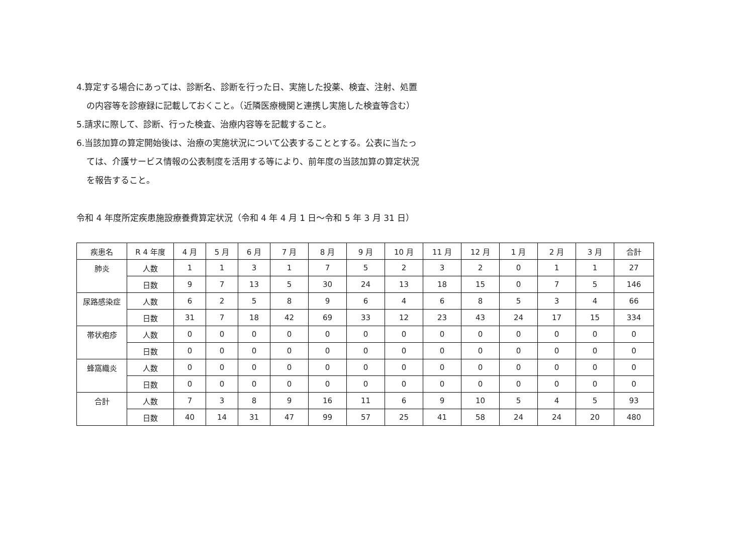4.算定する場合にあっては、診断名、診断を行った日、実施した投薬、検査、注射、処置
の内容等を診療録に記載しておくこと。（近隣医療機関と連携し実施した検査等含む）
5.請求に際して、診断、行った検査、治療内容等を記載すること。
6.当該加算の算定開始後は、治療の実施状況について公表することとする。公表に当たっ
ては、介護サービス情報の公表制度を活用する等により、前年度の当該加算の算定状況
を報告すること。
令和 4 年度所定疾患施設療養費算定状況（令和 4 年 4 月 1 日～令和 5 年 3 月 31 日）
| 疾患名 | R 4 年度 | 4 月 | 5 月 | 6 月 | 7 月 | 8 月 | 9 月 | 10 月 | 11 月 | 12 月 | 1 月 | 2 月 | 3 月 | 合計 |
| --- | --- | --- | --- | --- | --- | --- | --- | --- | --- | --- | --- | --- | --- | --- |
| 肺炎 | 人数 | 1 | 1 | 3 | 1 | 7 | 5 | 2 | 3 | 2 | 0 | 1 | 1 | 27 |
| | 日数 | 9 | 7 | 13 | 5 | 30 | 24 | 13 | 18 | 15 | 0 | 7 | 5 | 146 |
| 尿路感染症 | 人数 | 6 | 2 | 5 | 8 | 9 | 6 | 4 | 6 | 8 | 5 | 3 | 4 | 66 |
| | 日数 | 31 | 7 | 18 | 42 | 69 | 33 | 12 | 23 | 43 | 24 | 17 | 15 | 334 |
| 帯状疱疹 | 人数 | 0 | 0 | 0 | 0 | 0 | 0 | 0 | 0 | 0 | 0 | 0 | 0 | 0 |
| | 日数 | 0 | 0 | 0 | 0 | 0 | 0 | 0 | 0 | 0 | 0 | 0 | 0 | 0 |
| 蜂窩織炎 | 人数 | 0 | 0 | 0 | 0 | 0 | 0 | 0 | 0 | 0 | 0 | 0 | 0 | 0 |
| | 日数 | 0 | 0 | 0 | 0 | 0 | 0 | 0 | 0 | 0 | 0 | 0 | 0 | 0 |
| 合計 | 人数 | 7 | 3 | 8 | 9 | 16 | 11 | 6 | 9 | 10 | 5 | 4 | 5 | 93 |
| | 日数 | 40 | 14 | 31 | 47 | 99 | 57 | 25 | 41 | 58 | 24 | 24 | 20 | 480 |